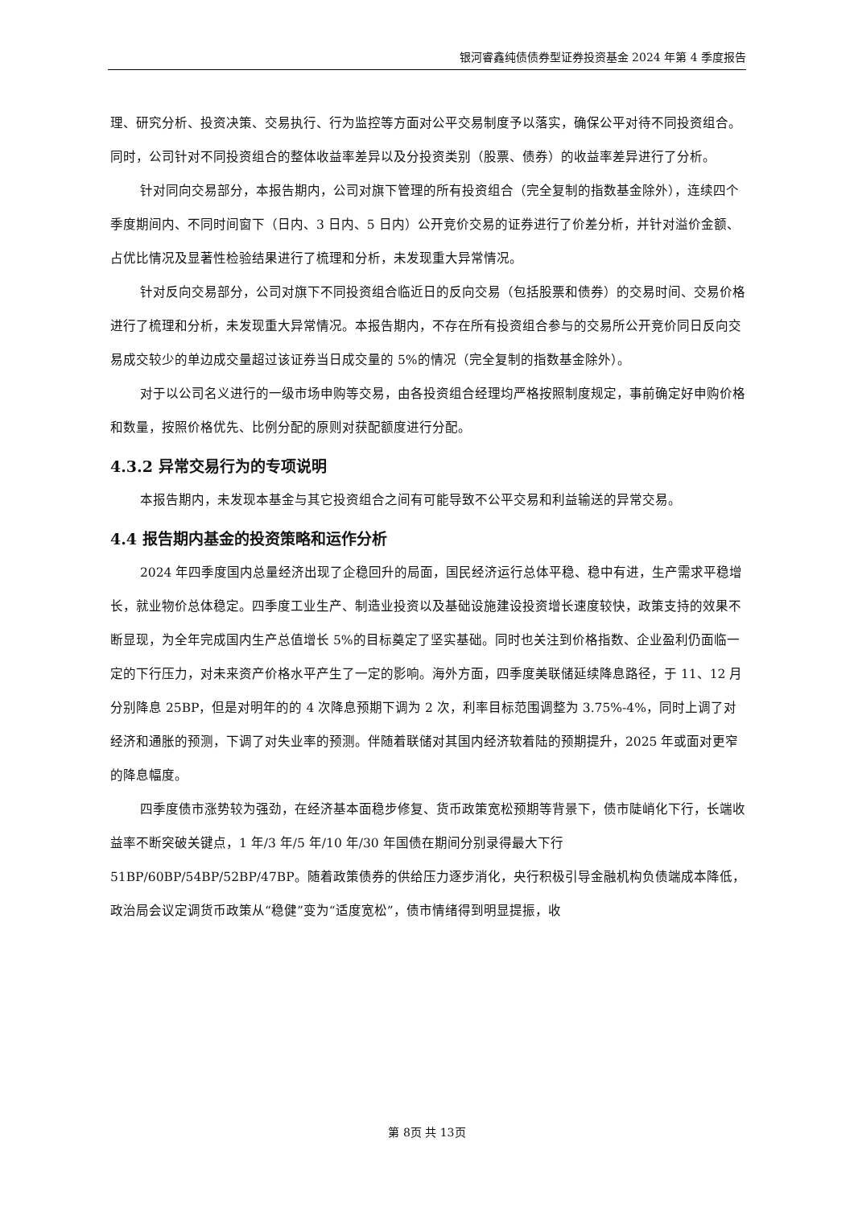银河睿鑫纯债债券型证券投资基金 2024 年第 4 季度报告
理、研究分析、投资决策、交易执行、行为监控等方面对公平交易制度予以落实，确保公平对待不同投资组合。同时，公司针对不同投资组合的整体收益率差异以及分投资类别（股票、债券）的收益率差异进行了分析。
针对同向交易部分，本报告期内，公司对旗下管理的所有投资组合（完全复制的指数基金除外），连续四个季度期间内、不同时间窗下（日内、3 日内、5 日内）公开竞价交易的证券进行了价差分析，并针对溢价金额、占优比情况及显著性检验结果进行了梳理和分析，未发现重大异常情况。
针对反向交易部分，公司对旗下不同投资组合临近日的反向交易（包括股票和债券）的交易时间、交易价格进行了梳理和分析，未发现重大异常情况。本报告期内，不存在所有投资组合参与的交易所公开竞价同日反向交易成交较少的单边成交量超过该证券当日成交量的 5%的情况（完全复制的指数基金除外）。
对于以公司名义进行的一级市场申购等交易，由各投资组合经理均严格按照制度规定，事前确定好申购价格和数量，按照价格优先、比例分配的原则对获配额度进行分配。
4.3.2 异常交易行为的专项说明
本报告期内，未发现本基金与其它投资组合之间有可能导致不公平交易和利益输送的异常交易。
4.4 报告期内基金的投资策略和运作分析
2024 年四季度国内总量经济出现了企稳回升的局面，国民经济运行总体平稳、稳中有进，生产需求平稳增长，就业物价总体稳定。四季度工业生产、制造业投资以及基础设施建设投资增长速度较快，政策支持的效果不断显现，为全年完成国内生产总值增长 5%的目标奠定了坚实基础。同时也关注到价格指数、企业盈利仍面临一定的下行压力，对未来资产价格水平产生了一定的影响。海外方面，四季度美联储延续降息路径，于 11、12 月分别降息 25BP，但是对明年的的 4 次降息预期下调为 2 次，利率目标范围调整为 3.75%-4%，同时上调了对经济和通胀的预测，下调了对失业率的预测。伴随着联储对其国内经济软着陆的预期提升，2025 年或面对更窄的降息幅度。
四季度债市涨势较为强劲，在经济基本面稳步修复、货币政策宽松预期等背景下，债市陡峭化下行，长端收益率不断突破关键点，1 年/3 年/5 年/10 年/30 年国债在期间分别录得最大下行 51BP/60BP/54BP/52BP/47BP。随着政策债券的供给压力逐步消化，央行积极引导金融机构负债端成本降低，政治局会议定调货币政策从“稳健”变为“适度宽松”，债市情绪得到明显提振，收
第 8页 共 13页